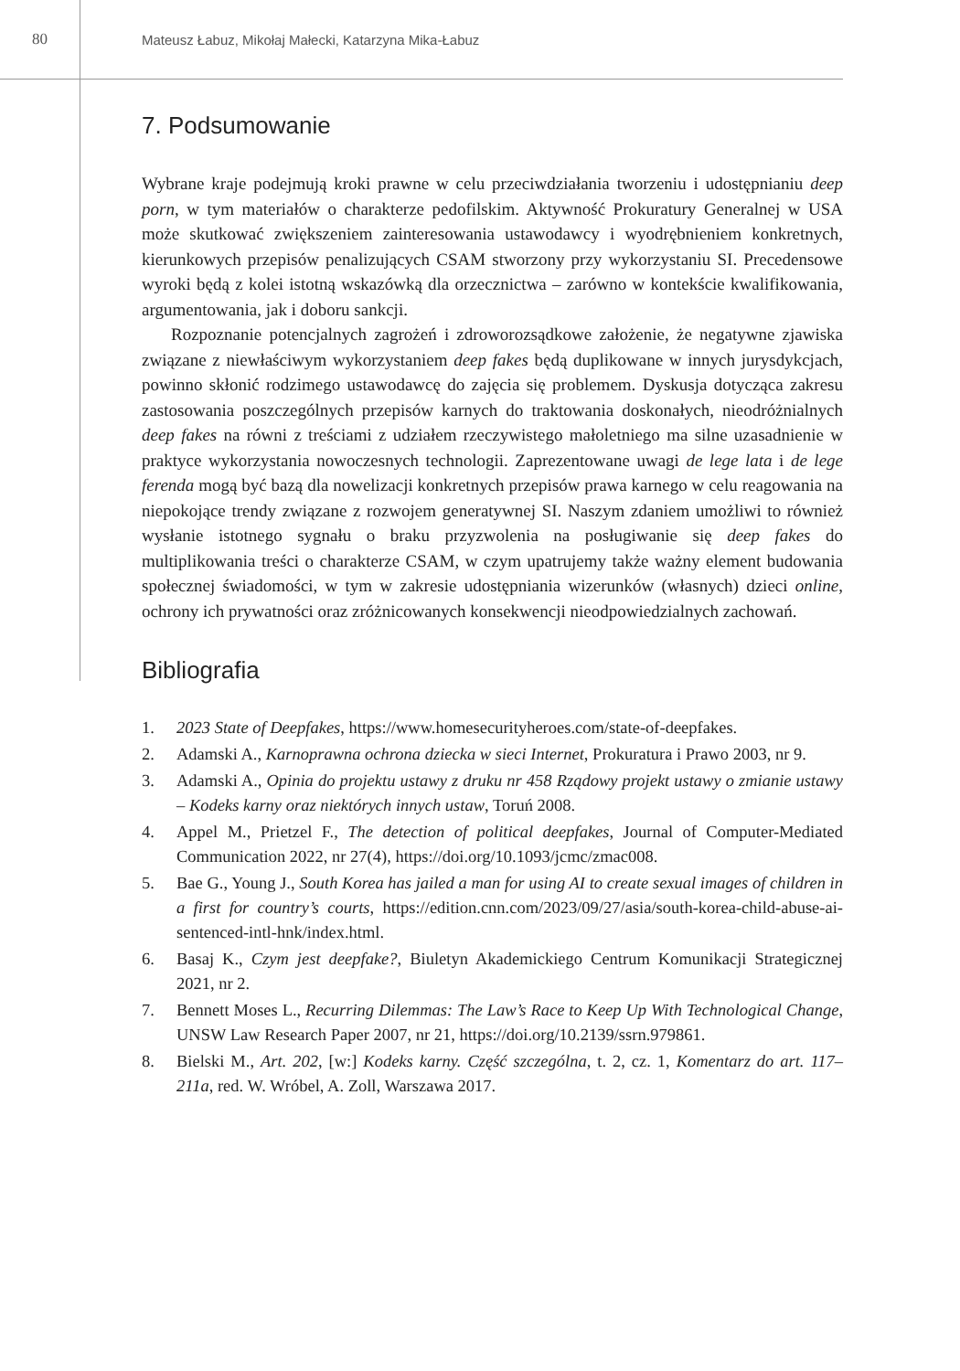80
Mateusz Łabuz, Mikołaj Małecki, Katarzyna Mika-Łabuz
7. Podsumowanie
Wybrane kraje podejmują kroki prawne w celu przeciwdziałania tworzeniu i udostępnianiu deep porn, w tym materiałów o charakterze pedofilskim. Aktywność Prokuratury Generalnej w USA może skutkować zwiększeniem zainteresowania ustawodawcy i wyodrębnieniem konkretnych, kierunkowych przepisów penalizujących CSAM stworzony przy wykorzystaniu SI. Precedensowe wyroki będą z kolei istotną wskazówką dla orzecznictwa – zarówno w kontekście kwalifikowania, argumentowania, jak i doboru sankcji.
Rozpoznanie potencjalnych zagrożeń i zdroworozsądkowe założenie, że negatywne zjawiska związane z niewłaściwym wykorzystaniem deep fakes będą duplikowane w innych jurysdykcjach, powinno skłonić rodzimego ustawodawcę do zajęcia się problemem. Dyskusja dotycząca zakresu zastosowania poszczególnych przepisów karnych do traktowania doskonałych, nieodróżnialnych deep fakes na równi z treściami z udziałem rzeczywistego małoletniego ma silne uzasadnienie w praktyce wykorzystania nowoczesnych technologii. Zaprezentowane uwagi de lege lata i de lege ferenda mogą być bazą dla nowelizacji konkretnych przepisów prawa karnego w celu reagowania na niepokojące trendy związane z rozwojem generatywnej SI. Naszym zdaniem umożliwi to również wysłanie istotnego sygnału o braku przyzwolenia na posługiwanie się deep fakes do multiplikowania treści o charakterze CSAM, w czym upatrujemy także ważny element budowania społecznej świadomości, w tym w zakresie udostępniania wizerunków (własnych) dzieci online, ochrony ich prywatności oraz zróżnicowanych konsekwencji nieodpowiedzialnych zachowań.
Bibliografia
1. 2023 State of Deepfakes, https://www.homesecurityheroes.com/state-of-deepfakes.
2. Adamski A., Karnoprawna ochrona dziecka w sieci Internet, Prokuratura i Prawo 2003, nr 9.
3. Adamski A., Opinia do projektu ustawy z druku nr 458 Rządowy projekt ustawy o zmianie ustawy – Kodeks karny oraz niektórych innych ustaw, Toruń 2008.
4. Appel M., Prietzel F., The detection of political deepfakes, Journal of Computer-Mediated Communication 2022, nr 27(4), https://doi.org/10.1093/jcmc/zmac008.
5. Bae G., Young J., South Korea has jailed a man for using AI to create sexual images of children in a first for country’s courts, https://edition.cnn.com/2023/09/27/asia/south-korea-child-abuse-ai-sentenced-intl-hnk/index.html.
6. Basaj K., Czym jest deepfake?, Biuletyn Akademickiego Centrum Komunikacji Strategicznej 2021, nr 2.
7. Bennett Moses L., Recurring Dilemmas: The Law’s Race to Keep Up With Technological Change, UNSW Law Research Paper 2007, nr 21, https://doi.org/10.2139/ssrn.979861.
8. Bielski M., Art. 202, [w:] Kodeks karny. Część szczególna, t. 2, cz. 1, Komentarz do art. 117–211a, red. W. Wróbel, A. Zoll, Warszawa 2017.